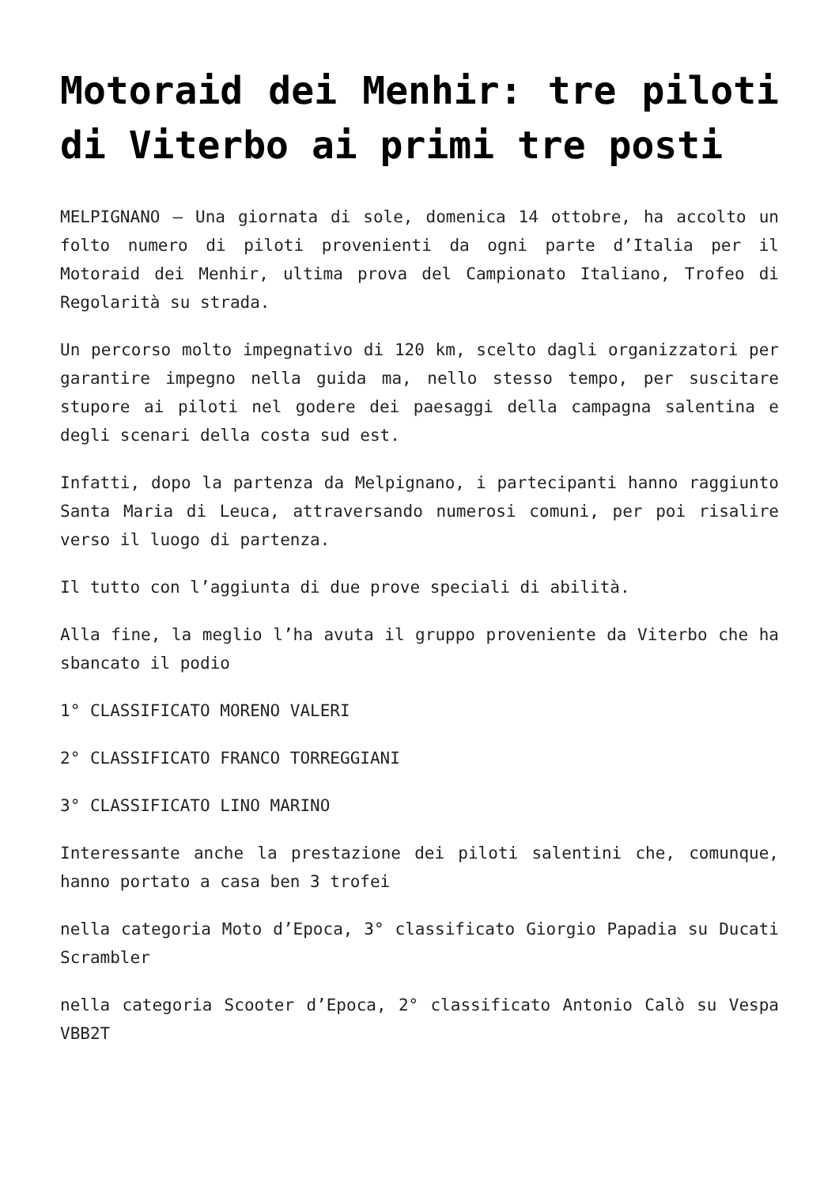Motoraid dei Menhir: tre piloti di Viterbo ai primi tre posti
MELPIGNANO – Una giornata di sole, domenica 14 ottobre, ha accolto un folto numero di piloti provenienti da ogni parte d’Italia per il Motoraid dei Menhir, ultima prova del Campionato Italiano, Trofeo di Regolarità su strada.
Un percorso molto impegnativo di 120 km, scelto dagli organizzatori per garantire impegno nella guida ma, nello stesso tempo, per suscitare stupore ai piloti nel godere dei paesaggi della campagna salentina e degli scenari della costa sud est.
Infatti, dopo la partenza da Melpignano, i partecipanti hanno raggiunto Santa Maria di Leuca, attraversando numerosi comuni, per poi risalire verso il luogo di partenza.
Il tutto con l’aggiunta di due prove speciali di abilità.
Alla fine, la meglio l’ha avuta il gruppo proveniente da Viterbo che ha sbancato il podio
1° CLASSIFICATO MORENO VALERI
2° CLASSIFICATO FRANCO TORREGGIANI
3° CLASSIFICATO LINO MARINO
Interessante anche la prestazione dei piloti salentini che, comunque, hanno portato a casa ben 3 trofei
nella categoria Moto d’Epoca, 3° classificato Giorgio Papadia su Ducati Scrambler
nella categoria Scooter d’Epoca, 2° classificato Antonio Calò su Vespa VBB2T